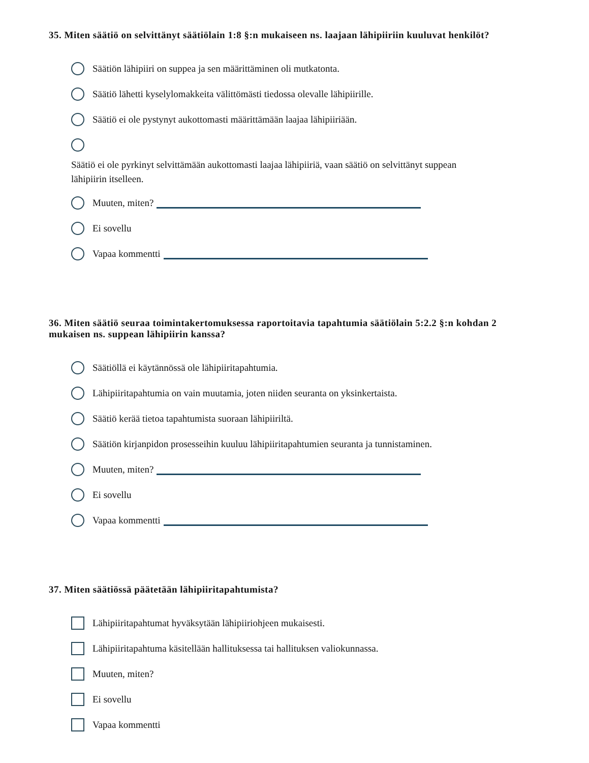35. Miten säätiö on selvittänyt säätiölain 1:8 §:n mukaiseen ns. laajaan lähipiiriin kuuluvat henkilöt?
Säätiön lähipiiri on suppea ja sen määrittäminen oli mutkatonta.
Säätiö lähetti kyselylomakkeita välittömästi tiedossa olevalle lähipiirille.
Säätiö ei ole pystynyt aukottomasti määrittämään laajaa lähipiiriään.
Säätiö ei ole pyrkinyt selvittämään aukottomasti laajaa lähipiiriä, vaan säätiö on selvittänyt suppean lähipiirin itselleen.
Muuten, miten?
Ei sovellu
Vapaa kommentti
36. Miten säätiö seuraa toimintakertomuksessa raportoitavia tapahtumia säätiölain 5:2.2 §:n kohdan 2 mukaisen ns. suppean lähipiirin kanssa?
Säätiöllä ei käytännössä ole lähipiiritapahtumia.
Lähipiiritapahtumia on vain muutamia, joten niiden seuranta on yksinkertaista.
Säätiö kerää tietoa tapahtumista suoraan lähipiiriltä.
Säätiön kirjanpidon prosesseihin kuuluu lähipiiritapahtumien seuranta ja tunnistaminen.
Muuten, miten?
Ei sovellu
Vapaa kommentti
37. Miten säätiössä päätetään lähipiiritapahtumista?
Lähipiiritapahtumat hyväksytään lähipiiriohjeen mukaisesti.
Lähipiiritapahtuma käsitellään hallituksessa tai hallituksen valiokunnassa.
Muuten, miten?
Ei sovellu
Vapaa kommentti